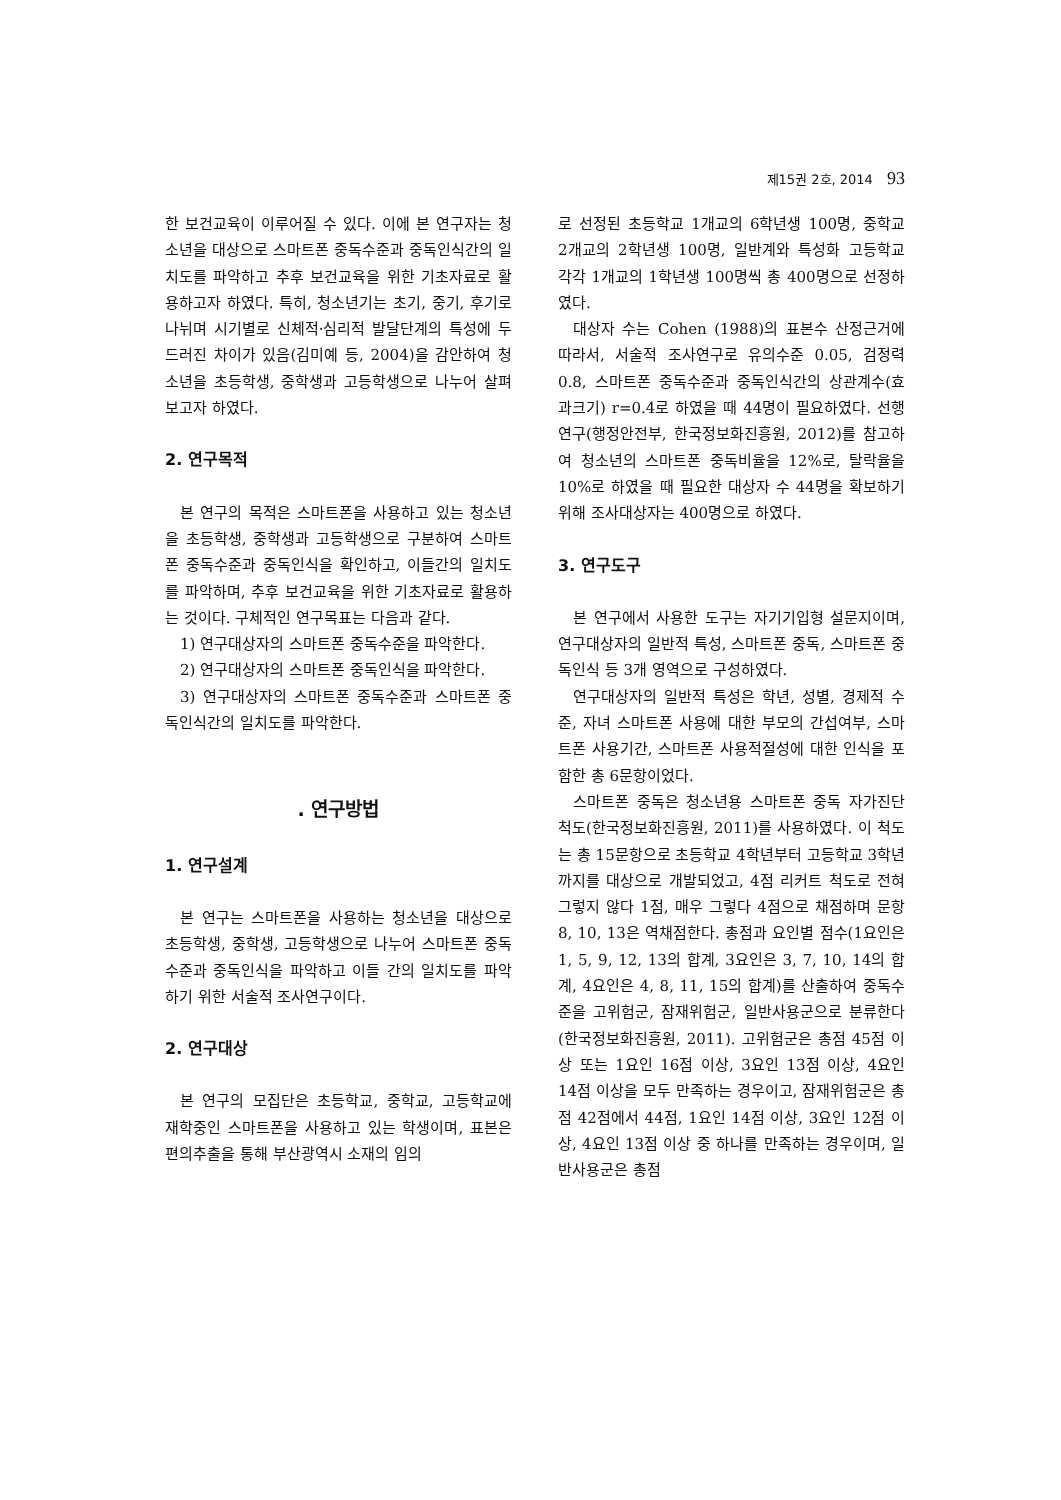제15권 2호, 2014 93
한 보건교육이 이루어질 수 있다. 이에 본 연구자는 청소년을 대상으로 스마트폰 중독수준과 중독인식간의 일치도를 파악하고 추후 보건교육을 위한 기초자료로 활용하고자 하였다. 특히, 청소년기는 초기, 중기, 후기로 나뉘며 시기별로 신체적·심리적 발달단계의 특성에 두드러진 차이가 있음(김미예 등, 2004)을 감안하여 청소년을 초등학생, 중학생과 고등학생으로 나누어 살펴보고자 하였다.
2. 연구목적
본 연구의 목적은 스마트폰을 사용하고 있는 청소년을 초등학생, 중학생과 고등학생으로 구분하여 스마트폰 중독수준과 중독인식을 확인하고, 이들간의 일치도를 파악하며, 추후 보건교육을 위한 기초자료로 활용하는 것이다. 구체적인 연구목표는 다음과 같다.
1) 연구대상자의 스마트폰 중독수준을 파악한다.
2) 연구대상자의 스마트폰 중독인식을 파악한다.
3) 연구대상자의 스마트폰 중독수준과 스마트폰 중독인식간의 일치도를 파악한다.
. 연구방법
1. 연구설계
본 연구는 스마트폰을 사용하는 청소년을 대상으로 초등학생, 중학생, 고등학생으로 나누어 스마트폰 중독수준과 중독인식을 파악하고 이들 간의 일치도를 파악하기 위한 서술적 조사연구이다.
2. 연구대상
본 연구의 모집단은 초등학교, 중학교, 고등학교에 재학중인 스마트폰을 사용하고 있는 학생이며, 표본은 편의추출을 통해 부산광역시 소재의 임의
로 선정된 초등학교 1개교의 6학년생 100명, 중학교 2개교의 2학년생 100명, 일반계와 특성화 고등학교 각각 1개교의 1학년생 100명씩 총 400명으로 선정하였다.
대상자 수는 Cohen (1988)의 표본수 산정근거에 따라서, 서술적 조사연구로 유의수준 0.05, 검정력 0.8, 스마트폰 중독수준과 중독인식간의 상관계수(효과크기) r=0.4로 하였을 때 44명이 필요하였다. 선행연구(행정안전부, 한국정보화진흥원, 2012)를 참고하여 청소년의 스마트폰 중독비율을 12%로, 탈락율을 10%로 하였을 때 필요한 대상자 수 44명을 확보하기 위해 조사대상자는 400명으로 하였다.
3. 연구도구
본 연구에서 사용한 도구는 자기기입형 설문지이며, 연구대상자의 일반적 특성, 스마트폰 중독, 스마트폰 중독인식 등 3개 영역으로 구성하였다.
연구대상자의 일반적 특성은 학년, 성별, 경제적 수준, 자녀 스마트폰 사용에 대한 부모의 간섭여부, 스마트폰 사용기간, 스마트폰 사용적절성에 대한 인식을 포함한 총 6문항이었다.
스마트폰 중독은 청소년용 스마트폰 중독 자가진단 척도(한국정보화진흥원, 2011)를 사용하였다. 이 척도는 총 15문항으로 초등학교 4학년부터 고등학교 3학년까지를 대상으로 개발되었고, 4점 리커트 척도로 전혀 그렇지 않다 1점, 매우 그렇다 4점으로 채점하며 문항 8, 10, 13은 역채점한다. 총점과 요인별 점수(1요인은 1, 5, 9, 12, 13의 합계, 3요인은 3, 7, 10, 14의 합계, 4요인은 4, 8, 11, 15의 합계)를 산출하여 중독수준을 고위험군, 잠재위험군, 일반사용군으로 분류한다(한국정보화진흥원, 2011). 고위험군은 총점 45점 이상 또는 1요인 16점 이상, 3요인 13점 이상, 4요인 14점 이상을 모두 만족하는 경우이고, 잠재위험군은 총점 42점에서 44점, 1요인 14점 이상, 3요인 12점 이상, 4요인 13점 이상 중 하나를 만족하는 경우이며, 일반사용군은 총점